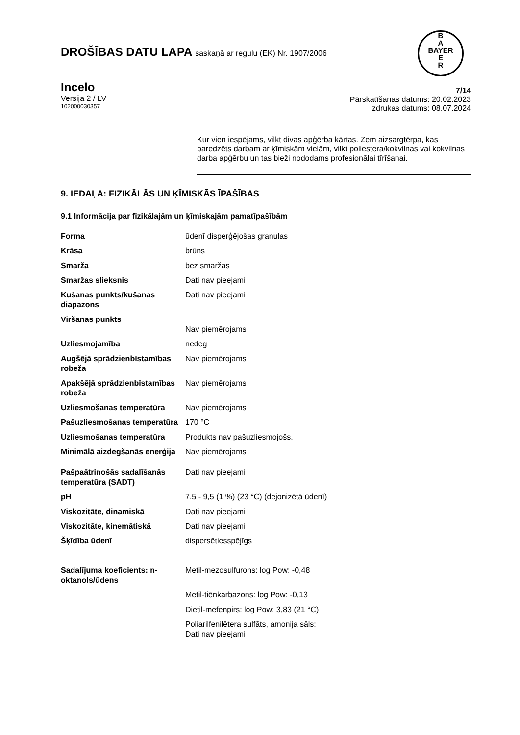B
A
BAYER
E
R
DROŠĪBAS DATU LAPA saskaņā ar regulu (EK) Nr. 1907/2006
Incelo
Versija 2 / LV
102000030357
7/14
Pārskatīšanas datums: 20.02.2023
Izdrukas datums: 08.07.2024
Kur vien iespējams, vilkt divas apģērba kārtas. Zem aizsargtērpa, kas paredzēts darbam ar ķīmiskām vielām, vilkt poliestera/kokvilnas vai kokvilnas darba apģērbu un tas bieži nododams profesionālai tīrīšanai.
9. IEDAĻA: FIZIKĀLĀS UN ĶĪMISKĀS ĪPAŠĪBAS
9.1 Informācija par fizikālajām un ķīmiskajām pamatīpašībām
| Forma | ūdenī disperģējošas granulas |
| Krāsa | brūns |
| Smarža | bez smaržas |
| Smaržas slieksnis | Dati nav pieejami |
| Kušanas punkts/kušanas diapazons | Dati nav pieejami |
| Viršanas punkts | Nav piemērojams |
| Uzliesmojamība | nedeg |
| Augšējā sprādzienbīstamības robeža | Nav piemērojams |
| Apakšējā sprādzienbīstamības robeža | Nav piemērojams |
| Uzliesmošanas temperatūra | Nav piemērojams |
| Pašuzliesmošanas temperatūra | 170 °C |
| Uzliesmošanas temperatūra | Produkts nav pašuzliesmojošs. |
| Minimālā aizdegšanās enerģija | Nav piemērojams |
| Pašpaātrinošās sadalīšanās temperatūra (SADT) | Dati nav pieejami |
| pH | 7,5 - 9,5 (1 %) (23 °C) (dejonizētā ūdenī) |
| Viskozitāte, dinamiskā | Dati nav pieejami |
| Viskozitāte, kinemātiskā | Dati nav pieejami |
| Šķīdība ūdenī | dispersētiesspējīgs |
| Sadalījuma koeficients: n-oktanols/ūdens | Metil-mezosulfurons: log Pow: -0,48 |
| | Metil-tiēnkarbazons: log Pow: -0,13 |
| | Dietil-mefenpirs: log Pow: 3,83 (21 °C) |
| | Poliarilfenilētera sulfāts, amonija sāls: Dati nav pieejami |